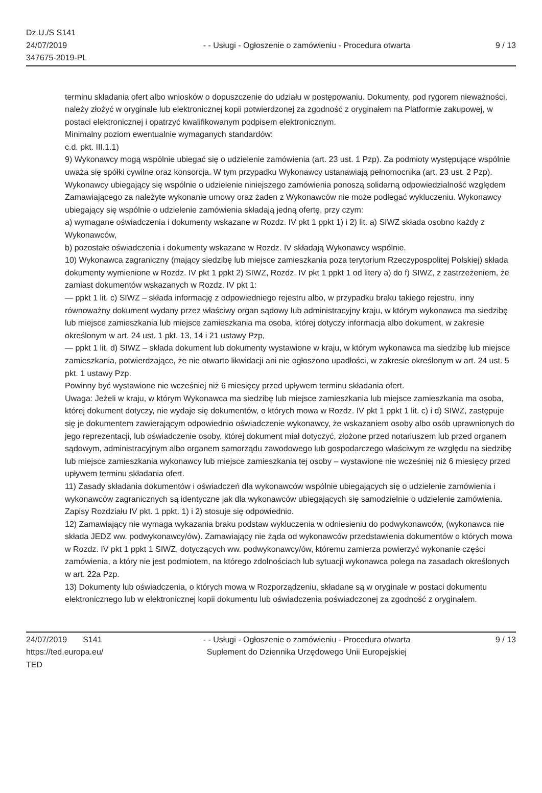Dz.U./S S141
24/07/2019
347675-2019-PL
- - Usługi - Ogłoszenie o zamówieniu - Procedura otwarta
9 / 13
terminu składania ofert albo wniosków o dopuszczenie do udziału w postępowaniu. Dokumenty, pod rygorem nieważności, należy złożyć w oryginale lub elektronicznej kopii potwierdzonej za zgodność z oryginałem na Platformie zakupowej, w postaci elektronicznej i opatrzyć kwalifikowanym podpisem elektronicznym.
Minimalny poziom ewentualnie wymaganych standardów:
c.d. pkt. III.1.1)
9) Wykonawcy mogą wspólnie ubiegać się o udzielenie zamówienia (art. 23 ust. 1 Pzp). Za podmioty występujące wspólnie uważa się spółki cywilne oraz konsorcja. W tym przypadku Wykonawcy ustanawiają pełnomocnika (art. 23 ust. 2 Pzp). Wykonawcy ubiegający się wspólnie o udzielenie niniejszego zamówienia ponoszą solidarną odpowiedzialność względem Zamawiającego za należyte wykonanie umowy oraz żaden z Wykonawców nie może podlegać wykluczeniu. Wykonawcy ubiegający się wspólnie o udzielenie zamówienia składają jedną ofertę, przy czym:
a) wymagane oświadczenia i dokumenty wskazane w Rozdz. IV pkt 1 ppkt 1) i 2) lit. a) SIWZ składa osobno każdy z Wykonawców,
b) pozostałe oświadczenia i dokumenty wskazane w Rozdz. IV składają Wykonawcy wspólnie.
10) Wykonawca zagraniczny (mający siedzibę lub miejsce zamieszkania poza terytorium Rzeczypospolitej Polskiej) składa dokumenty wymienione w Rozdz. IV pkt 1 ppkt 2) SIWZ, Rozdz. IV pkt 1 ppkt 1 od litery a) do f) SIWZ, z zastrzeżeniem, że zamiast dokumentów wskazanych w Rozdz. IV pkt 1:
— ppkt 1 lit. c) SIWZ – składa informację z odpowiedniego rejestru albo, w przypadku braku takiego rejestru, inny równoważny dokument wydany przez właściwy organ sądowy lub administracyjny kraju, w którym wykonawca ma siedzibę lub miejsce zamieszkania lub miejsce zamieszkania ma osoba, której dotyczy informacja albo dokument, w zakresie określonym w art. 24 ust. 1 pkt. 13, 14 i 21 ustawy Pzp,
— ppkt 1 lit. d) SIWZ – składa dokument lub dokumenty wystawione w kraju, w którym wykonawca ma siedzibę lub miejsce zamieszkania, potwierdzające, że nie otwarto likwidacji ani nie ogłoszono upadłości, w zakresie określonym w art. 24 ust. 5 pkt. 1 ustawy Pzp.
Powinny być wystawione nie wcześniej niż 6 miesięcy przed upływem terminu składania ofert.
Uwaga: Jeżeli w kraju, w którym Wykonawca ma siedzibę lub miejsce zamieszkania lub miejsce zamieszkania ma osoba, której dokument dotyczy, nie wydaje się dokumentów, o których mowa w Rozdz. IV pkt 1 ppkt 1 lit. c) i d) SIWZ, zastępuje się je dokumentem zawierającym odpowiednio oświadczenie wykonawcy, że wskazaniem osoby albo osób uprawnionych do jego reprezentacji, lub oświadczenie osoby, której dokument miał dotyczyć, złożone przed notariuszem lub przed organem sądowym, administracyjnym albo organem samorządu zawodowego lub gospodarczego właściwym ze względu na siedzibę lub miejsce zamieszkania wykonawcy lub miejsce zamieszkania tej osoby – wystawione nie wcześniej niż 6 miesięcy przed upływem terminu składania ofert.
11) Zasady składania dokumentów i oświadczeń dla wykonawców wspólnie ubiegających się o udzielenie zamówienia i wykonawców zagranicznych są identyczne jak dla wykonawców ubiegających się samodzielnie o udzielenie zamówienia. Zapisy Rozdziału IV pkt. 1 ppkt. 1) i 2) stosuje się odpowiednio.
12) Zamawiający nie wymaga wykazania braku podstaw wykluczenia w odniesieniu do podwykonawców, (wykonawca nie składa JEDZ ww. podwykonawcy/ów). Zamawiający nie żąda od wykonawców przedstawienia dokumentów o których mowa w Rozdz. IV pkt 1 ppkt 1 SIWZ, dotyczących ww. podwykonawcy/ów, któremu zamierza powierzyć wykonanie części zamówienia, a który nie jest podmiotem, na którego zdolnościach lub sytuacji wykonawca polega na zasadach określonych w art. 22a Pzp.
13) Dokumenty lub oświadczenia, o których mowa w Rozporządzeniu, składane są w oryginale w postaci dokumentu elektronicznego lub w elektronicznej kopii dokumentu lub oświadczenia poświadczonej za zgodność z oryginałem.
24/07/2019 S141
https://ted.europa.eu/
TED
- - Usługi - Ogłoszenie o zamówieniu - Procedura otwarta
Suplement do Dziennika Urzędowego Unii Europejskiej
9 / 13